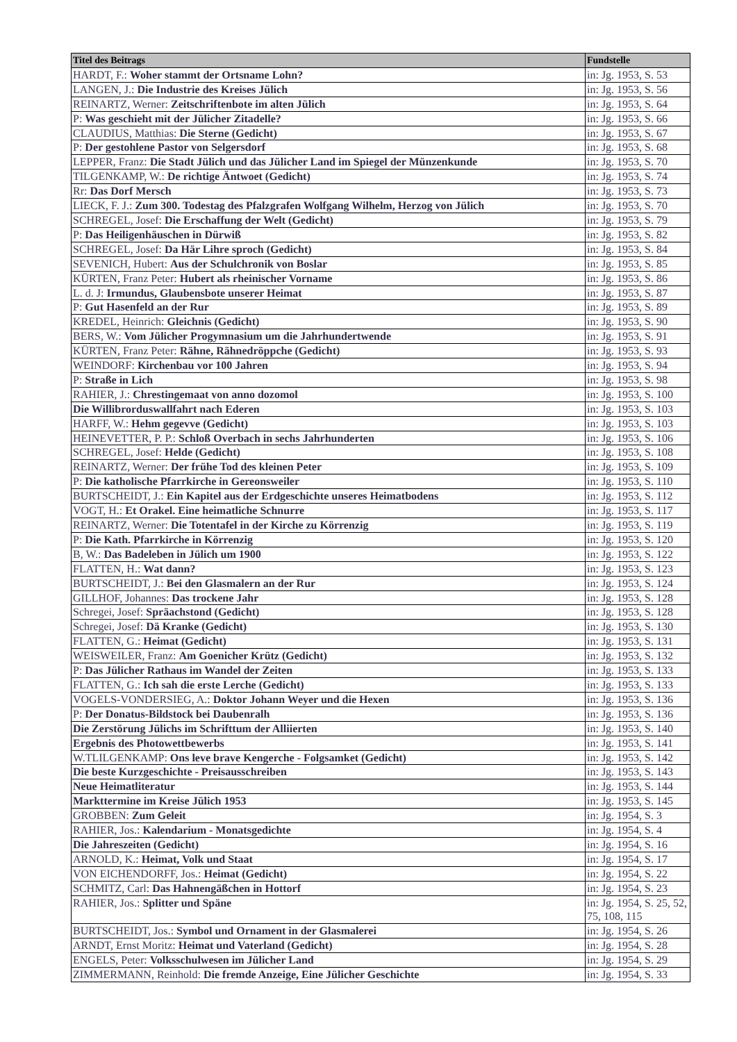| Titel des Beitrags | Fundstelle |
| --- | --- |
| HARDT, F.: Woher stammt der Ortsname Lohn? | in: Jg. 1953, S. 53 |
| LANGEN, J.: Die Industrie des Kreises Jülich | in: Jg. 1953, S. 56 |
| REINARTZ, Werner: Zeitschriftenbote im alten Jülich | in: Jg. 1953, S. 64 |
| P: Was geschieht mit der Jülicher Zitadelle? | in: Jg. 1953, S. 66 |
| CLAUDIUS, Matthias: Die Sterne (Gedicht) | in: Jg. 1953, S. 67 |
| P: Der gestohlene Pastor von Selgersdorf | in: Jg. 1953, S. 68 |
| LEPPER, Franz: Die Stadt Jülich und das Jülicher Land im Spiegel der Münzenkunde | in: Jg. 1953, S. 70 |
| TILGENKAMP, W.: De richtige Äntwoet (Gedicht) | in: Jg. 1953, S. 74 |
| Rr: Das Dorf Mersch | in: Jg. 1953, S. 73 |
| LIECK, F. J.: Zum 300. Todestag des Pfalzgrafen Wolfgang Wilhelm, Herzog von Jülich | in: Jg. 1953, S. 70 |
| SCHREGEL, Josef: Die Erschaffung der Welt (Gedicht) | in: Jg. 1953, S. 79 |
| P: Das Heiligenhäuschen in Dürwiß | in: Jg. 1953, S. 82 |
| SCHREGEL, Josef: Da Här Lihre sproch (Gedicht) | in: Jg. 1953, S. 84 |
| SEVENICH, Hubert: Aus der Schulchronik von Boslar | in: Jg. 1953, S. 85 |
| KÜRTEN, Franz Peter: Hubert als rheinischer Vorname | in: Jg. 1953, S. 86 |
| L. d. J: Irmundus, Glaubensbote unserer Heimat | in: Jg. 1953, S. 87 |
| P: Gut Hasenfeld an der Rur | in: Jg. 1953, S. 89 |
| KREDEL, Heinrich: Gleichnis (Gedicht) | in: Jg. 1953, S. 90 |
| BERS, W.: Vom Jülicher Progymnasium um die Jahrhundertwende | in: Jg. 1953, S. 91 |
| KÜRTEN, Franz Peter: Rähne, Rähnedröppche (Gedicht) | in: Jg. 1953, S. 93 |
| WEINDORF: Kirchenbau vor 100 Jahren | in: Jg. 1953, S. 94 |
| P: Straße in Lich | in: Jg. 1953, S. 98 |
| RAHIER, J.: Chrestingemaat von anno dozomol | in: Jg. 1953, S. 100 |
| Die Willibrorduswallfahrt nach Ederen | in: Jg. 1953, S. 103 |
| HARFF, W.: Hehm gegevve (Gedicht) | in: Jg. 1953, S. 103 |
| HEINEVETTER, P. P.: Schloß Overbach in sechs Jahrhunderten | in: Jg. 1953, S. 106 |
| SCHREGEL, Josef: Helde (Gedicht) | in: Jg. 1953, S. 108 |
| REINARTZ, Werner: Der frühe Tod des kleinen Peter | in: Jg. 1953, S. 109 |
| P: Die katholische Pfarrkirche in Gereonsweiler | in: Jg. 1953, S. 110 |
| BURTSCHEIDT, J.: Ein Kapitel aus der Erdgeschichte unseres Heimatbodens | in: Jg. 1953, S. 112 |
| VOGT, H.: Et Orakel. Eine heimatliche Schnurre | in: Jg. 1953, S. 117 |
| REINARTZ, Werner: Die Totentafel in der Kirche zu Körrenzig | in: Jg. 1953, S. 119 |
| P: Die Kath. Pfarrkirche in Körrenzig | in: Jg. 1953, S. 120 |
| B, W.: Das Badeleben in Jülich um 1900 | in: Jg. 1953, S. 122 |
| FLATTEN, H.: Wat dann? | in: Jg. 1953, S. 123 |
| BURTSCHEIDT, J.: Bei den Glasmalern an der Rur | in: Jg. 1953, S. 124 |
| GILLHOF, Johannes: Das trockene Jahr | in: Jg. 1953, S. 128 |
| Schregei, Josef: Spräachstond (Gedicht) | in: Jg. 1953, S. 128 |
| Schregei, Josef: Dä Kranke (Gedicht) | in: Jg. 1953, S. 130 |
| FLATTEN, G.: Heimat (Gedicht) | in: Jg. 1953, S. 131 |
| WEISWEILER, Franz: Am Goenicher Krütz (Gedicht) | in: Jg. 1953, S. 132 |
| P: Das Jülicher Rathaus im Wandel der Zeiten | in: Jg. 1953, S. 133 |
| FLATTEN, G.: Ich sah die erste Lerche (Gedicht) | in: Jg. 1953, S. 133 |
| VOGELS-VONDERSIEG, A.: Doktor Johann Weyer und die Hexen | in: Jg. 1953, S. 136 |
| P: Der Donatus-Bildstock bei Daubenralh | in: Jg. 1953, S. 136 |
| Die Zerstörung Jülichs im Schrifttum der Alliierten | in: Jg. 1953, S. 140 |
| Ergebnis des Photowettbewerbs | in: Jg. 1953, S. 141 |
| W.TLILGENKAMP: Ons leve brave Kengerche - Folgsamket (Gedicht) | in: Jg. 1953, S. 142 |
| Die beste Kurzgeschichte - Preisausschreiben | in: Jg. 1953, S. 143 |
| Neue Heimatliteratur | in: Jg. 1953, S. 144 |
| Markttermine im Kreise Jülich 1953 | in: Jg. 1953, S. 145 |
| GROBBEN: Zum Geleit | in: Jg. 1954, S. 3 |
| RAHIER, Jos.: Kalendarium - Monatsgedichte | in: Jg. 1954, S. 4 |
| Die Jahreszeiten (Gedicht) | in: Jg. 1954, S. 16 |
| ARNOLD, K.: Heimat, Volk und Staat | in: Jg. 1954, S. 17 |
| VON EICHENDORFF, Jos.: Heimat (Gedicht) | in: Jg. 1954, S. 22 |
| SCHMITZ, Carl: Das Hahnengäßchen in Hottorf | in: Jg. 1954, S. 23 |
| RAHIER, Jos.: Splitter und Späne | in: Jg. 1954, S. 25, 52, 75, 108, 115 |
| BURTSCHEIDT, Jos.: Symbol und Ornament in der Glasmalerei | in: Jg. 1954, S. 26 |
| ARNDT, Ernst Moritz: Heimat und Vaterland (Gedicht) | in: Jg. 1954, S. 28 |
| ENGELS, Peter: Volksschulwesen im Jülicher Land | in: Jg. 1954, S. 29 |
| ZIMMERMANN, Reinhold: Die fremde Anzeige, Eine Jülicher Geschichte | in: Jg. 1954, S. 33 |